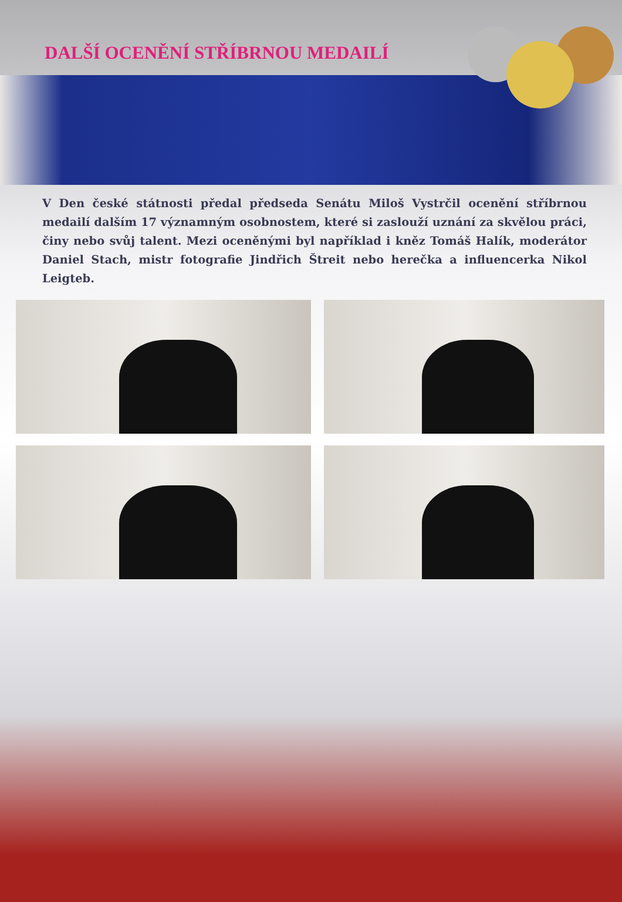DALŠÍ OCENĚNÍ STŘÍBRNOU MEDAILÍ
V Den české státnosti předal předseda Senátu Miloš Vystrčil ocenění stříbrnou medailí dalším 17 významným osobnostem, které si zaslouží uznání za skvělou práci, činy nebo svůj talent. Mezi oceněnými byl například i kněz Tomáš Halík, moderátor Daniel Stach, mistr fotografie Jindřich Štreit nebo herečka a influencerka Nikol Leigteb.